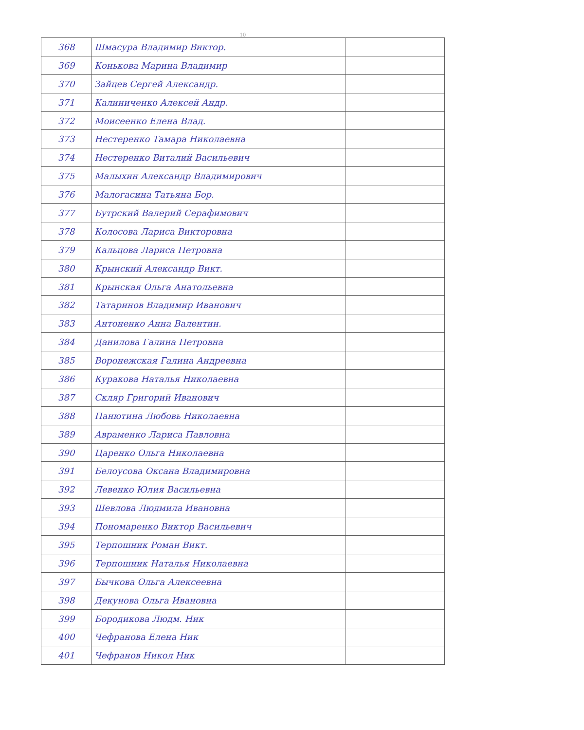10
| 368 | Шмасура Владимир Виктор. | |
| 369 | Конькова Марина Владимир | |
| 370 | Зайцев Сергей Александр. | |
| 371 | Калиниченко Алексей Андр. | |
| 372 | Моисеенко Елена Влад. | |
| 373 | Нестеренко Тамара Николаевна | |
| 374 | Нестеренко Виталий Васильевич | |
| 375 | Малыхин Александр Владимирович | |
| 376 | Малогасина Татьяна Бор. | |
| 377 | Бутрский Валерий Серафимович | |
| 378 | Колосова Лариса Викторовна | |
| 379 | Кальцова Лариса Петровна | |
| 380 | Крынский Александр Викт. | |
| 381 | Крынская Ольга Анатольевна | |
| 382 | Татаринов Владимир Иванович | |
| 383 | Антоненко Анна Валентин. | |
| 384 | Данилова Галина Петровна | |
| 385 | Воронежская Галина Андреевна | |
| 386 | Куракова Наталья Николаевна | |
| 387 | Скляр Григорий Иванович | |
| 388 | Панютина Любовь Николаевна | |
| 389 | Авраменко Лариса Павловна | |
| 390 | Царенко Ольга Николаевна | |
| 391 | Белоусова Оксана Владимировна | |
| 392 | Левенко Юлия Васильевна | |
| 393 | Шевлова Людмила Ивановна | |
| 394 | Пономаренко Виктор Васильевич | |
| 395 | Терпошник Роман Викт. | |
| 396 | Терпошник Наталья Николаевна | |
| 397 | Бычкова Ольга Алексеевна | |
| 398 | Декунова Ольга Ивановна | |
| 399 | Бородикова Людм. Ник | |
| 400 | Чефранова Елена Ник | |
| 401 | Чефранов Никол Ник | |